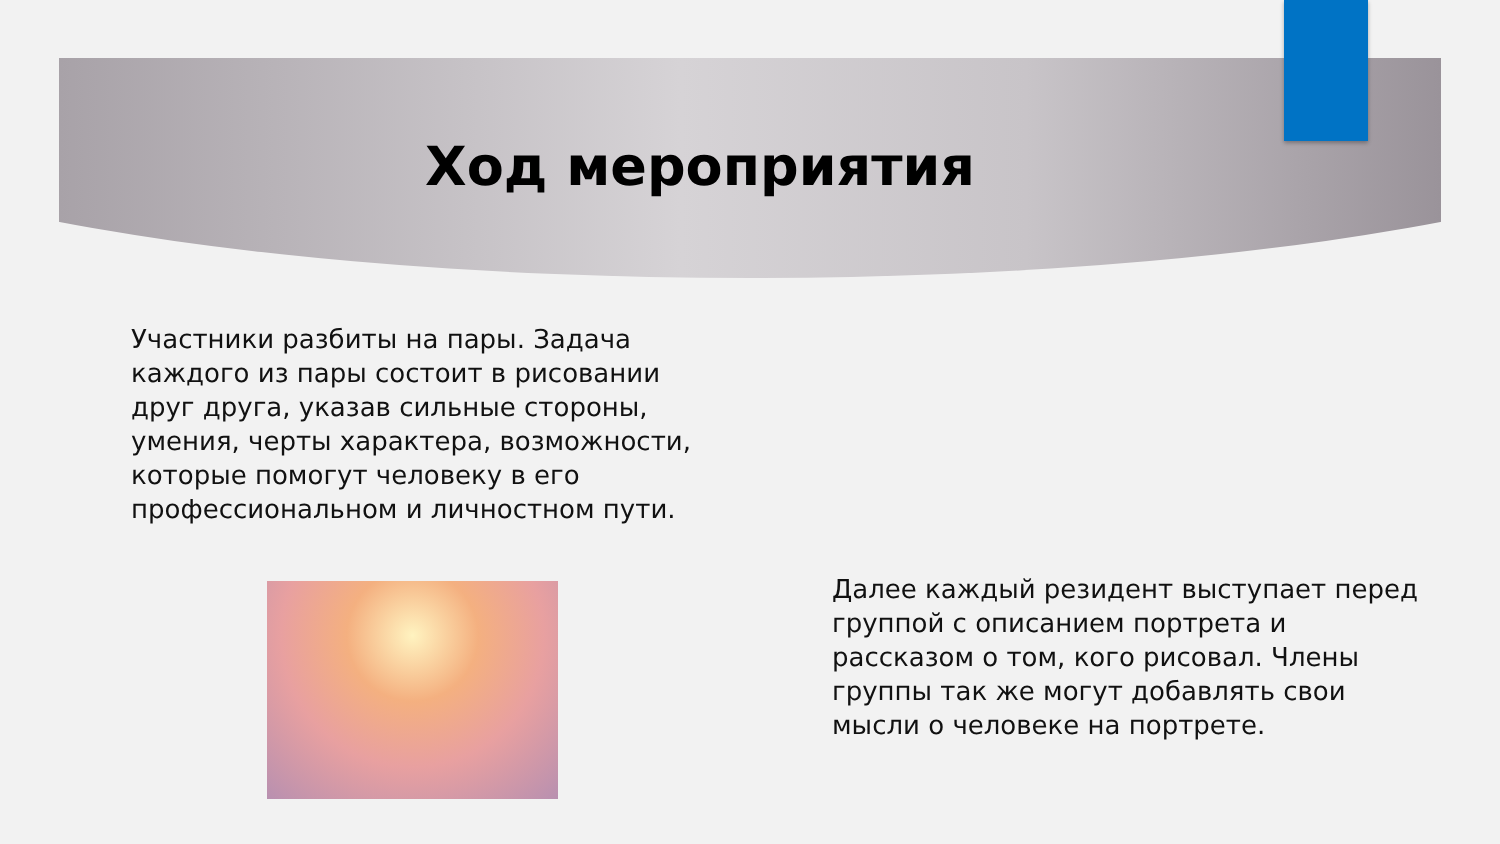Ход мероприятия
Участники разбиты на пары. Задача каждого из пары состоит в рисовании друг друга, указав сильные стороны, умения, черты характера, возможности, которые помогут человеку в его профессиональном и личностном пути.
Далее каждый резидент выступает перед группой с описанием портрета и рассказом о том, кого рисовал. Члены группы так же могут добавлять свои мысли о человеке на портрете.